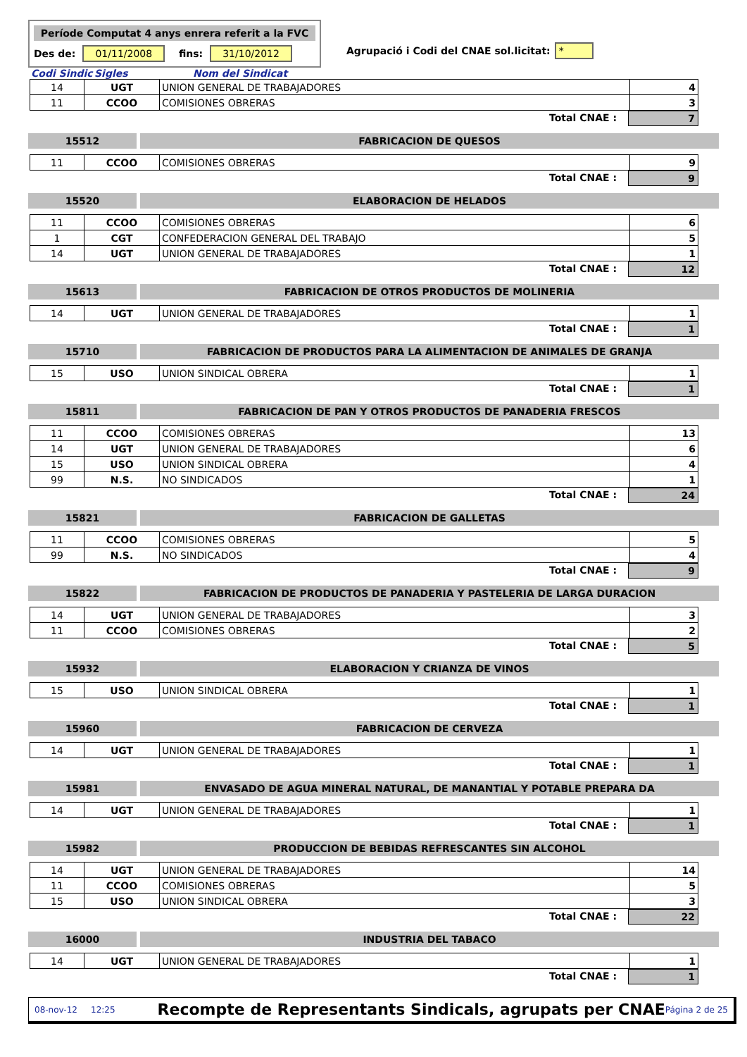Període Computat 4 anys enrera referit a la FVC
Des de: 01/11/2008 fins: 31/10/2012
Agrupació i Codi del CNAE sol.licitat: *
Codi Sindic Sigles Nom del Sindicat
| 14 | UGT | UNION GENERAL DE TRABAJADORES | 4 |
| 11 | CCOO | COMISIONES OBRERAS | 3 |
Total CNAE : 7
15512 FABRICACION DE QUESOS
| 11 | CCOO | COMISIONES OBRERAS | 9 |
Total CNAE : 9
15520 ELABORACION DE HELADOS
| 11 | CCOO | COMISIONES OBRERAS | 6 |
| 1 | CGT | CONFEDERACION GENERAL DEL TRABAJO | 5 |
| 14 | UGT | UNION GENERAL DE TRABAJADORES | 1 |
Total CNAE : 12
15613 FABRICACION DE OTROS PRODUCTOS DE MOLINERIA
| 14 | UGT | UNION GENERAL DE TRABAJADORES | 1 |
Total CNAE : 1
15710 FABRICACION DE PRODUCTOS PARA LA ALIMENTACION DE ANIMALES DE GRANJA
| 15 | USO | UNION SINDICAL OBRERA | 1 |
Total CNAE : 1
15811 FABRICACION DE PAN Y OTROS PRODUCTOS DE PANADERIA FRESCOS
| 11 | CCOO | COMISIONES OBRERAS | 13 |
| 14 | UGT | UNION GENERAL DE TRABAJADORES | 6 |
| 15 | USO | UNION SINDICAL OBRERA | 4 |
| 99 | N.S. | NO SINDICADOS | 1 |
Total CNAE : 24
15821 FABRICACION DE GALLETAS
| 11 | CCOO | COMISIONES OBRERAS | 5 |
| 99 | N.S. | NO SINDICADOS | 4 |
Total CNAE : 9
15822 FABRICACION DE PRODUCTOS DE PANADERIA Y PASTELERIA DE LARGA DURACION
| 14 | UGT | UNION GENERAL DE TRABAJADORES | 3 |
| 11 | CCOO | COMISIONES OBRERAS | 2 |
Total CNAE : 5
15932 ELABORACION Y CRIANZA DE VINOS
| 15 | USO | UNION SINDICAL OBRERA | 1 |
Total CNAE : 1
15960 FABRICACION DE CERVEZA
| 14 | UGT | UNION GENERAL DE TRABAJADORES | 1 |
Total CNAE : 1
15981 ENVASADO DE AGUA MINERAL NATURAL, DE MANANTIAL Y POTABLE PREPARA DA
| 14 | UGT | UNION GENERAL DE TRABAJADORES | 1 |
Total CNAE : 1
15982 PRODUCCION DE BEBIDAS REFRESCANTES SIN ALCOHOL
| 14 | UGT | UNION GENERAL DE TRABAJADORES | 14 |
| 11 | CCOO | COMISIONES OBRERAS | 5 |
| 15 | USO | UNION SINDICAL OBRERA | 3 |
Total CNAE : 22
16000 INDUSTRIA DEL TABACO
| 14 | UGT | UNION GENERAL DE TRABAJADORES | 1 |
Total CNAE : 1
08-nov-12 12:25
Recompte de Representants Sindicals, agrupats per CNAE
Página 2 de 25